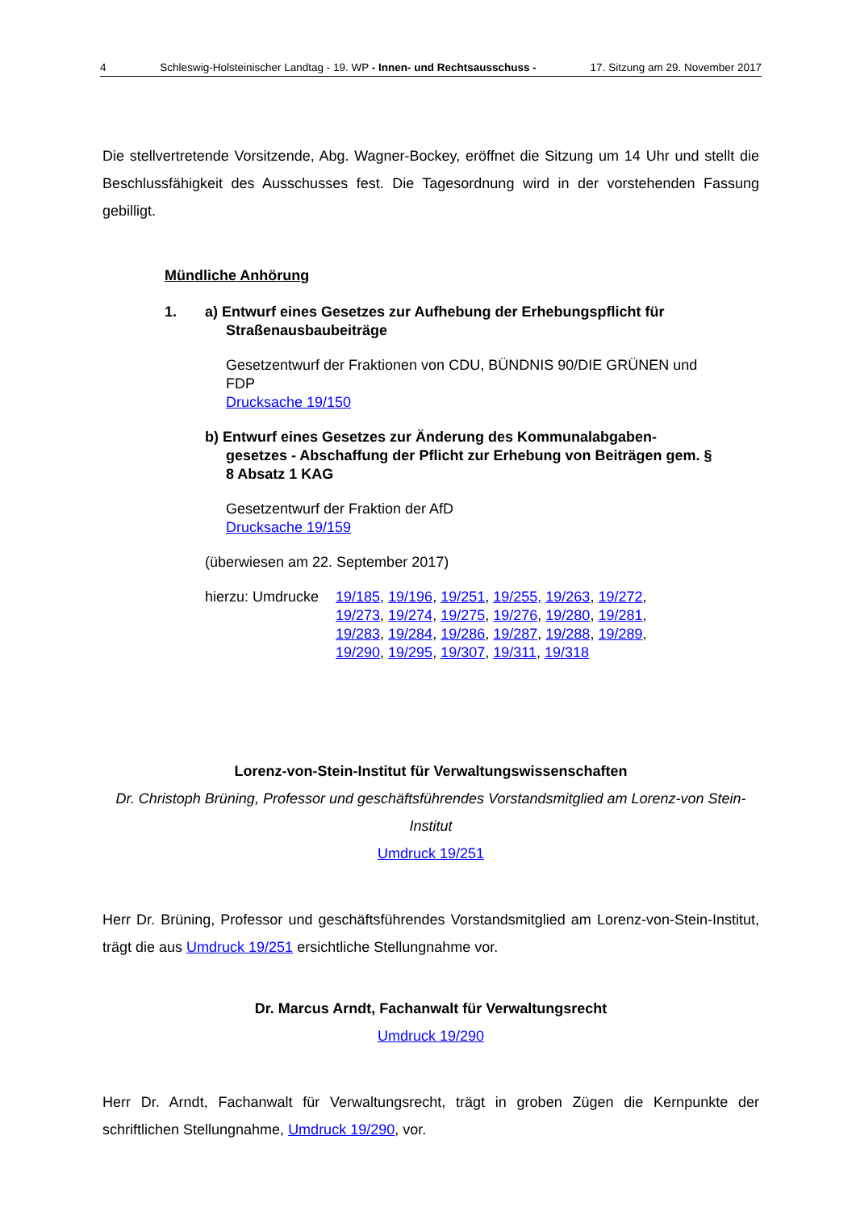4 Schleswig-Holsteinischer Landtag - 19. WP - Innen- und Rechtsausschuss - 17. Sitzung am 29. November 2017
Die stellvertretende Vorsitzende, Abg. Wagner-Bockey, eröffnet die Sitzung um 14 Uhr und stellt die Beschlussfähigkeit des Ausschusses fest. Die Tagesordnung wird in der vorstehenden Fassung gebilligt.
Mündliche Anhörung
1. a) Entwurf eines Gesetzes zur Aufhebung der Erhebungspflicht für Straßenausbaubeiträge
Gesetzentwurf der Fraktionen von CDU, BÜNDNIS 90/DIE GRÜNEN und FDP
Drucksache 19/150
b) Entwurf eines Gesetzes zur Änderung des Kommunalabgaben­gesetzes - Abschaffung der Pflicht zur Erhebung von Beiträgen gem. § 8 Absatz 1 KAG
Gesetzentwurf der Fraktion der AfD
Drucksache 19/159
(überwiesen am 22. September 2017)
hierzu: Umdrucke 19/185, 19/196, 19/251, 19/255, 19/263, 19/272, 19/273, 19/274, 19/275, 19/276, 19/280, 19/281, 19/283, 19/284, 19/286, 19/287, 19/288, 19/289, 19/290, 19/295, 19/307, 19/311, 19/318
Lorenz-von-Stein-Institut für Verwaltungswissenschaften
Dr. Christoph Brüning, Professor und geschäftsführendes Vorstandsmitglied am Lorenz-von Stein-Institut
Umdruck 19/251
Herr Dr. Brüning, Professor und geschäftsführendes Vorstandsmitglied am Lorenz-von-Stein-Institut, trägt die aus Umdruck 19/251 ersichtliche Stellungnahme vor.
Dr. Marcus Arndt, Fachanwalt für Verwaltungsrecht
Umdruck 19/290
Herr Dr. Arndt, Fachanwalt für Verwaltungsrecht, trägt in groben Zügen die Kernpunkte der schriftlichen Stellungnahme, Umdruck 19/290, vor.